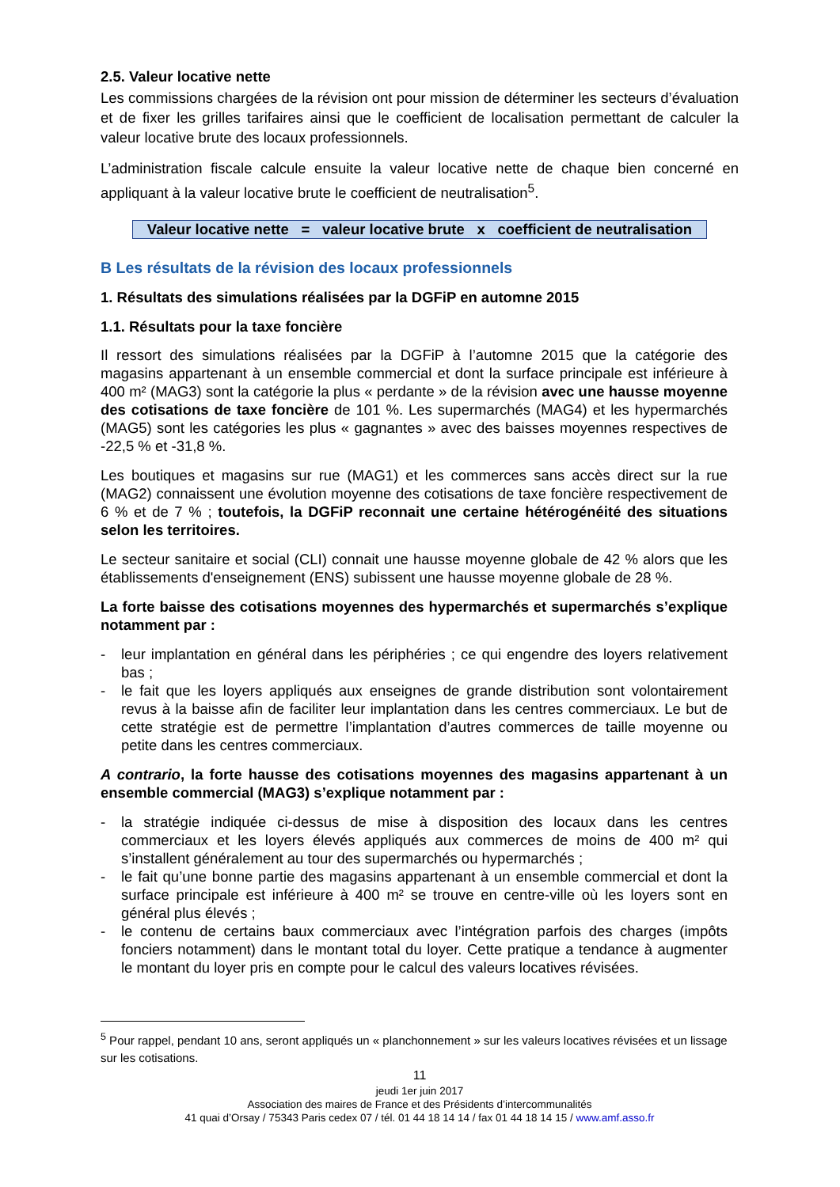2.5. Valeur locative nette
Les commissions chargées de la révision ont pour mission de déterminer les secteurs d’évaluation et de fixer les grilles tarifaires ainsi que le coefficient de localisation permettant de calculer la valeur locative brute des locaux professionnels.
L’administration fiscale calcule ensuite la valeur locative nette de chaque bien concerné en appliquant à la valeur locative brute le coefficient de neutralisation<sup>5</sup>.
Valeur locative nette = valeur locative brute x coefficient de neutralisation
B Les résultats de la révision des locaux professionnels
1. Résultats des simulations réalisées par la DGFiP en automne 2015
1.1. Résultats pour la taxe foncière
Il ressort des simulations réalisées par la DGFiP à l’automne 2015 que la catégorie des magasins appartenant à un ensemble commercial et dont la surface principale est inférieure à 400 m² (MAG3) sont la catégorie la plus « perdante » de la révision avec une hausse moyenne des cotisations de taxe foncière de 101 %. Les supermarchés (MAG4) et les hypermarchés (MAG5) sont les catégories les plus « gagnantes » avec des baisses moyennes respectives de -22,5 % et -31,8 %.
Les boutiques et magasins sur rue (MAG1) et les commerces sans accès direct sur la rue (MAG2) connaissent une évolution moyenne des cotisations de taxe foncière respectivement de 6 % et de 7 % ; toutefois, la DGFiP reconnait une certaine hétérogénéité des situations selon les territoires.
Le secteur sanitaire et social (CLI) connait une hausse moyenne globale de 42 % alors que les établissements d'enseignement (ENS) subissent une hausse moyenne globale de 28 %.
La forte baisse des cotisations moyennes des hypermarchés et supermarchés s’explique notamment par :
- leur implantation en général dans les périphéries ; ce qui engendre des loyers relativement bas ;
- le fait que les loyers appliqués aux enseignes de grande distribution sont volontairement revus à la baisse afin de faciliter leur implantation dans les centres commerciaux. Le but de cette stratégie est de permettre l’implantation d’autres commerces de taille moyenne ou petite dans les centres commerciaux.
A contrario, la forte hausse des cotisations moyennes des magasins appartenant à un ensemble commercial (MAG3) s’explique notamment par :
- la stratégie indiquée ci-dessus de mise à disposition des locaux dans les centres commerciaux et les loyers élevés appliqués aux commerces de moins de 400 m² qui s’installent généralement au tour des supermarchés ou hypermarchés ;
- le fait qu’une bonne partie des magasins appartenant à un ensemble commercial et dont la surface principale est inférieure à 400 m² se trouve en centre-ville où les loyers sont en général plus élevés ;
- le contenu de certains baux commerciaux avec l’intégration parfois des charges (impôts fonciers notamment) dans le montant total du loyer. Cette pratique a tendance à augmenter le montant du loyer pris en compte pour le calcul des valeurs locatives révisées.
<sup>5</sup> Pour rappel, pendant 10 ans, seront appliqués un « planchonnement » sur les valeurs locatives révisées et un lissage sur les cotisations.
11
jeudi 1er juin 2017
Association des maires de France et des Présidents d’intercommunalités
41 quai d’Orsay / 75343 Paris cedex 07 / tél. 01 44 18 14 14 / fax 01 44 18 14 15 / www.amf.asso.fr